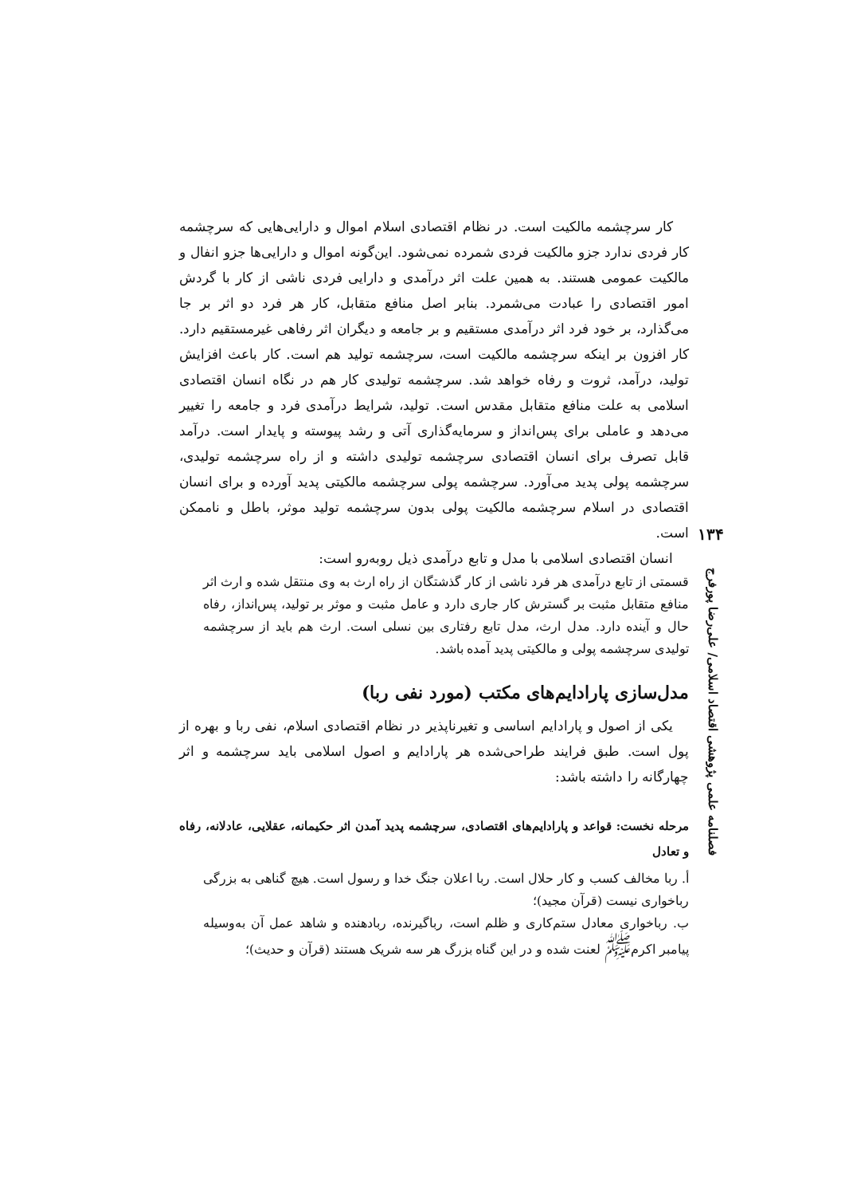۱۳۴
فصلنامه علمی پژوهشی اقتصاد اسلامی/ علی‌رضا پورفرج
کار سرچشمه مالکیت است. در نظام اقتصادی اسلام اموال و دارایی‌هایی که سرچشمه کار فردی ندارد جزو مالکیت فردی شمرده نمی‌شود. این‌گونه اموال و دارایی‌ها جزو انفال و مالکیت عمومی هستند. به همین علت اثر درآمدی و دارایی فردی ناشی از کار با گردش امور اقتصادی را عبادت می‌شمرد. بنابر اصل منافع متقابل، کار هر فرد دو اثر بر جا می‌گذارد، بر خود فرد اثر درآمدی مستقیم و بر جامعه و دیگران اثر رفاهی غیرمستقیم دارد. کار افزون بر اینکه سرچشمه مالکیت است، سرچشمه تولید هم است. کار باعث افزایش تولید، درآمد، ثروت و رفاه خواهد شد. سرچشمه تولیدی کار هم در نگاه انسان اقتصادی اسلامی به علت منافع متقابل مقدس است. تولید، شرایط درآمدی فرد و جامعه را تغییر می‌دهد و عاملی برای پس‌انداز و سرمایه‌گذاری آتی و رشد پیوسته و پایدار است. درآمد قابل تصرف برای انسان اقتصادی سرچشمه تولیدی داشته و از راه سرچشمه تولیدی، سرچشمه پولی پدید می‌آورد. سرچشمه پولی سرچشمه مالکیتی پدید آورده و برای انسان اقتصادی در اسلام سرچشمه مالکیت پولی بدون سرچشمه تولید موثر، باطل و ناممکن است.
انسان اقتصادی اسلامی با مدل و تابع درآمدی ذیل روبه‌رو است:
قسمتی از تابع درآمدی هر فرد ناشی از کار گذشتگان از راه ارث به وی منتقل شده و ارث اثر منافع متقابل مثبت بر گسترش کار جاری دارد و عامل مثبت و موثر بر تولید، پس‌انداز، رفاه حال و آینده دارد. مدل ارث، مدل تابع رفتاری بین نسلی است. ارث هم باید از سرچشمه تولیدی سرچشمه پولی و مالکیتی پدید آمده باشد.
مدل‌سازی پارادایم‌های مکتب (مورد نفی ربا)
یکی از اصول و پارادایم اساسی و تغیرناپذیر در نظام اقتصادی اسلام، نفی ربا و بهره از پول است. طبق فرایند طراحی‌شده هر پارادایم و اصول اسلامی باید سرچشمه و اثر چهارگانه را داشته باشد:
مرحله نخست: قواعد و پارادایم‌های اقتصادی، سرچشمه پدید آمدن اثر حکیمانه، عقلایی، عادلانه، رفاه و تعادل
أ. ربا مخالف کسب و کار حلال است. ربا اعلان جنگ خدا و رسول است. هیچ گناهی به بزرگی رباخواری نیست (قرآن مجید)؛
ب. رباخواری معادل ستم‌کاری و ظلم است، رباگیرنده، ربادهنده و شاهد عمل آن به‌وسیله پیامبر اکرم<sup>ﷺ</sup> لعنت شده و در این گناه بزرگ هر سه شریک هستند (قرآن و حدیث)؛